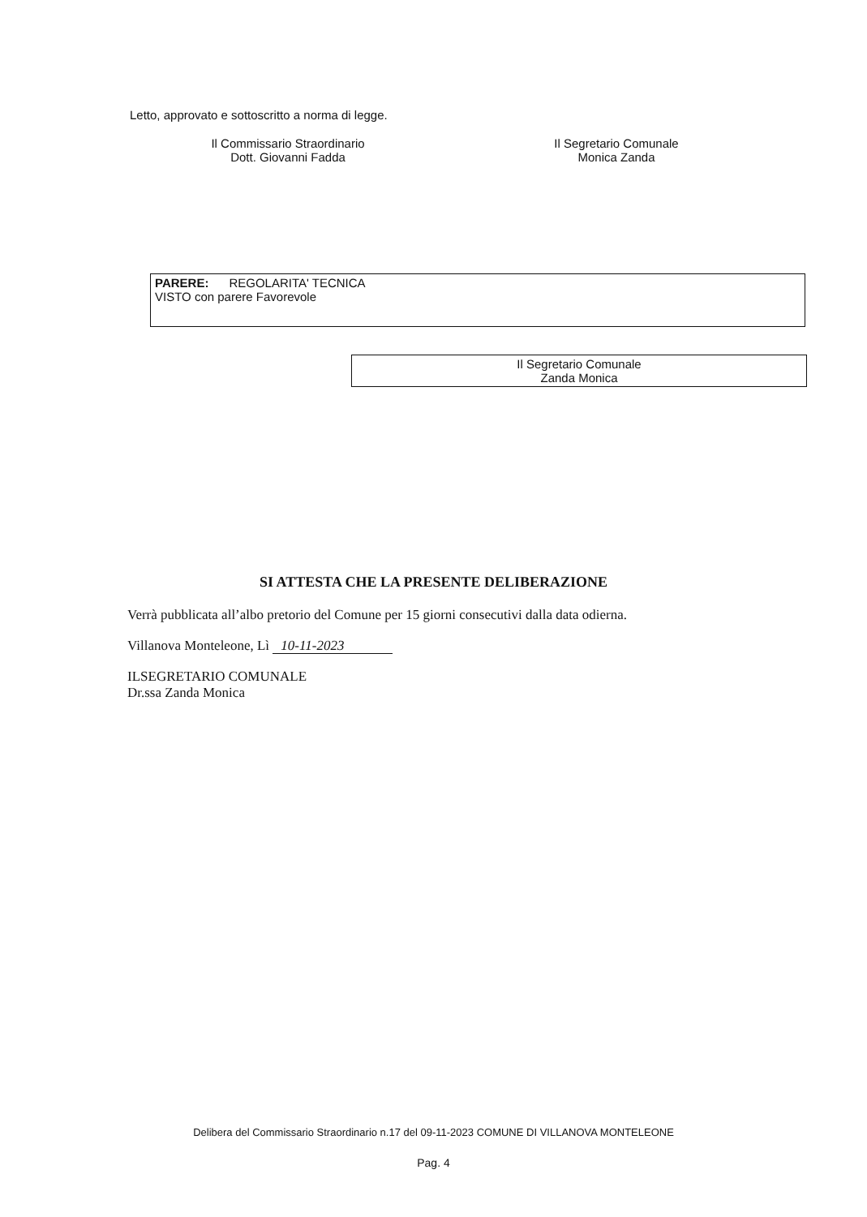Letto, approvato e sottoscritto a norma di legge.
Il Commissario Straordinario
Dott. Giovanni Fadda
Il Segretario Comunale
Monica Zanda
PARERE: REGOLARITA' TECNICA
VISTO con parere Favorevole
Il Segretario Comunale
Zanda Monica
SI ATTESTA CHE LA PRESENTE DELIBERAZIONE
Verrà pubblicata all’albo pretorio del Comune per 15 giorni consecutivi dalla data odierna.
Villanova Monteleone, Lì 10-11-2023
ILSEGRETARIO COMUNALE
Dr.ssa Zanda Monica
Delibera del Commissario Straordinario n.17 del 09-11-2023 COMUNE DI VILLANOVA MONTELEONE
Pag. 4